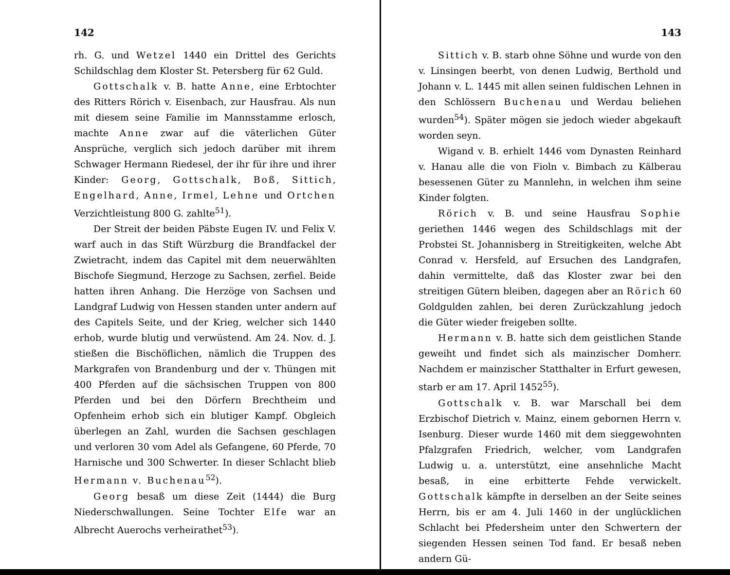142
rh. G. und Wetzel 1440 ein Drittel des Gerichts Schildschlag dem Kloster St. Petersberg für 62 Guld.
Gottschalk v. B. hatte Anne, eine Erbtochter des Ritters Rörich v. Eisenbach, zur Hausfrau. Als nun mit diesem seine Familie im Mannsstamme erlosch, machte Anne zwar auf die väterlichen Güter Ansprüche, verglich sich jedoch darüber mit ihrem Schwager Hermann Riedesel, der ihr für ihre und ihrer Kinder: Georg, Gottschalk, Boß, Sittich, Engelhard, Anne, Irmel, Lehne und Ortchen Verzichtleistung 800 G. zahlte<sup>51</sup>).
Der Streit der beiden Päbste Eugen IV. und Felix V. warf auch in das Stift Würzburg die Brandfackel der Zwietracht, indem das Capitel mit dem neuerwählten Bischofe Siegmund, Herzoge zu Sachsen, zerfiel. Beide hatten ihren Anhang. Die Herzöge von Sachsen und Landgraf Ludwig von Hessen standen unter andern auf des Capitels Seite, und der Krieg, welcher sich 1440 erhob, wurde blutig und verwüstend. Am 24. Nov. d. J. stießen die Bischöflichen, nämlich die Truppen des Markgrafen von Brandenburg und der v. Thüngen mit 400 Pferden auf die sächsischen Truppen von 800 Pferden und bei den Dörfern Brechtheim und Opfenheim erhob sich ein blutiger Kampf. Obgleich überlegen an Zahl, wurden die Sachsen geschlagen und verloren 30 vom Adel als Gefangene, 60 Pferde, 70 Harnische und 300 Schwerter. In dieser Schlacht blieb Hermann v. Buchenau<sup>52</sup>).
Georg besaß um diese Zeit (1444) die Burg Niederschwallungen. Seine Tochter Elfe war an Albrecht Auerochs verheirathet<sup>53</sup>).
143
Sittich v. B. starb ohne Söhne und wurde von den v. Linsingen beerbt, von denen Ludwig, Berthold und Johann v. L. 1445 mit allen seinen fuldischen Lehnen in den Schlössern Buchenau und Werdau beliehen wurden<sup>54</sup>). Später mögen sie jedoch wieder abgekauft worden seyn.
Wigand v. B. erhielt 1446 vom Dynasten Reinhard v. Hanau alle die von Fioln v. Bimbach zu Kälberau besessenen Güter zu Mannlehn, in welchen ihm seine Kinder folgten.
Rörich v. B. und seine Hausfrau Sophie geriethen 1446 wegen des Schildschlags mit der Probstei St. Johannisberg in Streitigkeiten, welche Abt Conrad v. Hersfeld, auf Ersuchen des Landgrafen, dahin vermittelte, daß das Kloster zwar bei den streitigen Gütern bleiben, dagegen aber an Rörich 60 Goldgulden zahlen, bei deren Zurückzahlung jedoch die Güter wieder freigeben sollte.
Hermann v. B. hatte sich dem geistlichen Stande geweiht und findet sich als mainzischer Domherr. Nachdem er mainzischer Statthalter in Erfurt gewesen, starb er am 17. April 1452<sup>55</sup>).
Gottschalk v. B. war Marschall bei dem Erzbischof Dietrich v. Mainz, einem gebornen Herrn v. Isenburg. Dieser wurde 1460 mit dem sieggewohnten Pfalzgrafen Friedrich, welcher, vom Landgrafen Ludwig u. a. unterstützt, eine ansehnliche Macht besaß, in eine erbitterte Fehde verwickelt. Gottschalk kämpfte in derselben an der Seite seines Herrn, bis er am 4. Juli 1460 in der unglücklichen Schlacht bei Pfedersheim unter den Schwertern der siegenden Hessen seinen Tod fand. Er besaß neben andern Gü-